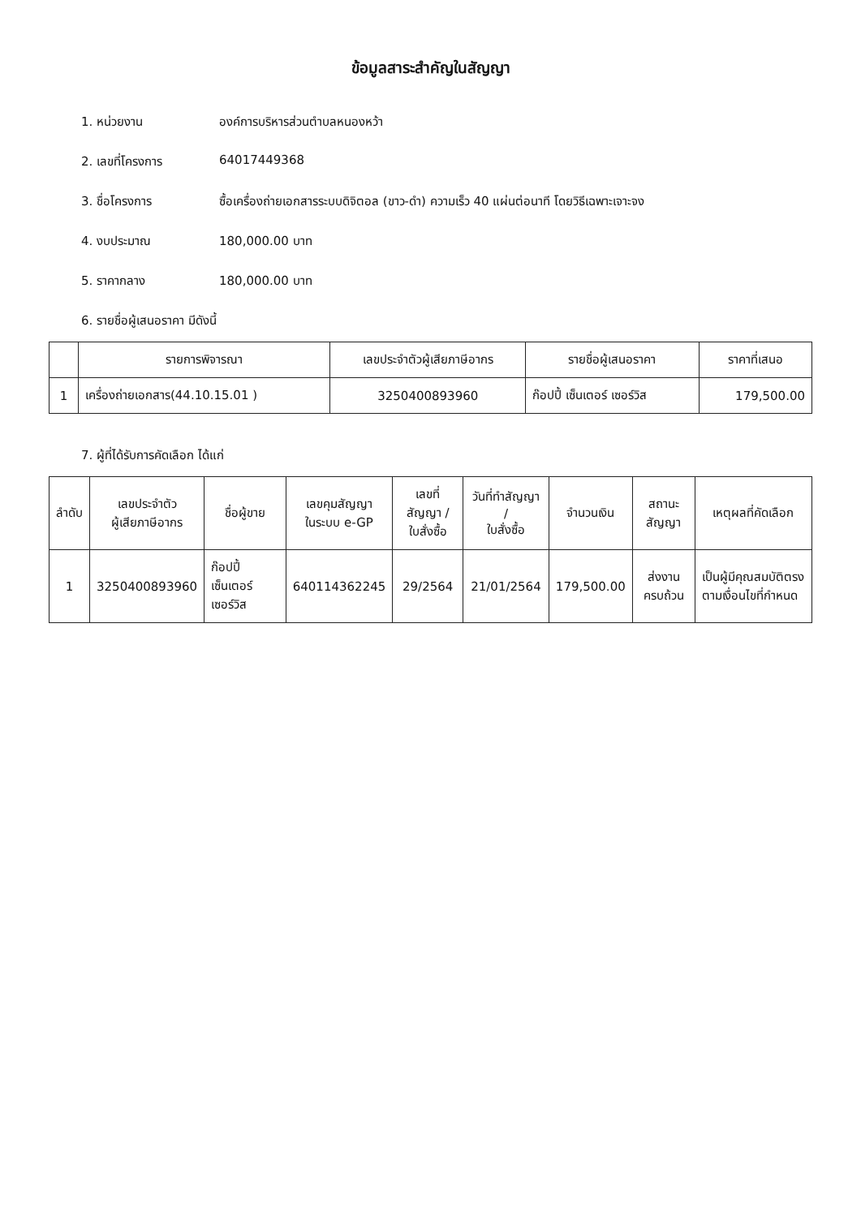ข้อมูลสาระสำคัญในสัญญา
1. หน่วยงาน องค์การบริหารส่วนตำบลหนองหว้า
2. เลขที่โครงการ 64017449368
3. ชื่อโครงการ ซื้อเครื่องถ่ายเอกสารระบบดิจิตอล (ขาว-ดำ) ความเร็ว 40 แผ่นต่อนาที โดยวิธีเฉพาะเจาะจง
4. งบประมาณ 180,000.00 บาท
5. ราคากลาง 180,000.00 บาท
6. รายชื่อผู้เสนอราคา มีดังนี้
| | รายการพิจารณา | เลขประจำตัวผู้เสียภาษีอากร | รายชื่อผู้เสนอราคา | ราคาที่เสนอ |
| --- | --- | --- | --- | --- |
| 1 | เครื่องถ่ายเอกสาร(44.10.15.01 ) | 3250400893960 | ก๊อปปี้ เซ็นเตอร์ เซอร์วิส | 179,500.00 |
7. ผู้ที่ได้รับการคัดเลือก ได้แก่
| ลำดับ | เลขประจำตัว ผู้เสียภาษีอากร | ชื่อผู้ขาย | เลขคุมสัญญา ในระบบ e-GP | เลขที่สัญญา / ใบสั่งซื้อ | วันที่ทำสัญญา / ใบสั่งซื้อ | จำนวนเงิน | สถานะสัญญา | เหตุผลที่คัดเลือก |
| --- | --- | --- | --- | --- | --- | --- | --- | --- |
| 1 | 3250400893960 | ก๊อปปี้ เซ็นเตอร์ เซอร์วิส | 640114362245 | 29/2564 | 21/01/2564 | 179,500.00 | ส่งงานครบถ้วน | เป็นผู้มีคุณสมบัติตรงตามเงื่อนไขที่กำหนด |